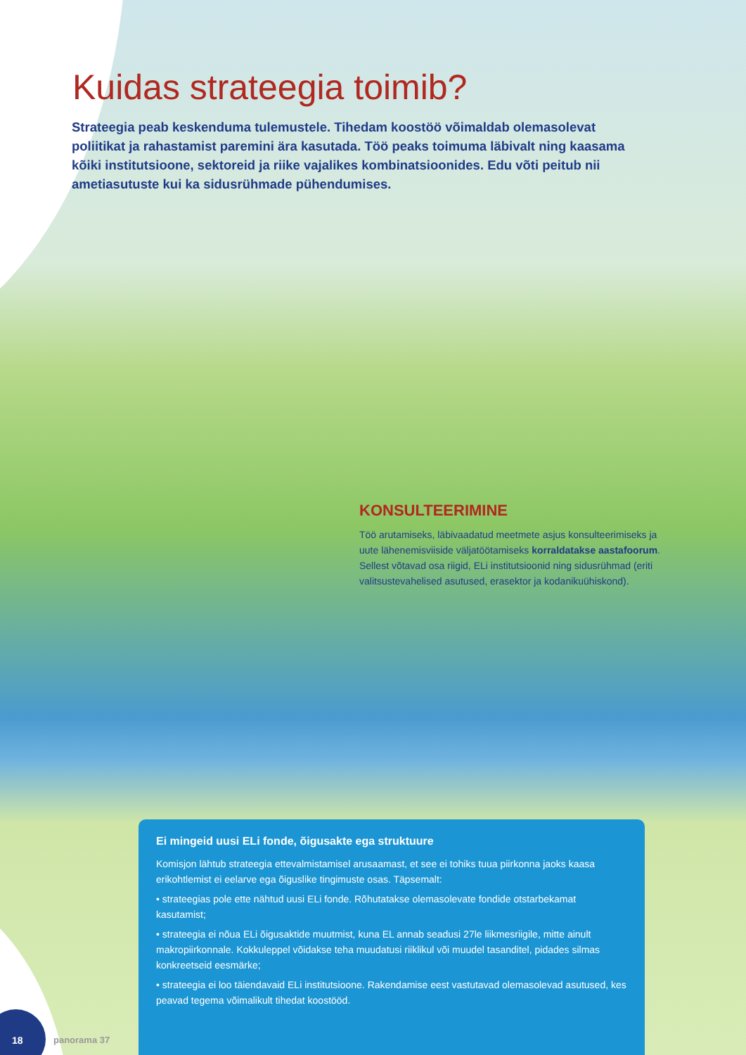Kuidas strateegia toimib?
Strateegia peab keskenduma tulemustele. Tihedam koostöö võimaldab olemasolevat poliitikat ja rahastamist paremini ära kasutada. Töö peaks toimuma läbivalt ning kaasama kõiki institutsioone, sektoreid ja riike vajalikes kombinatsioonides. Edu võti peitub nii ametiasutuste kui ka sidusrühmade pühendumises.
KONSULTEERIMINE
Töö arutamiseks, läbivaadatud meetmete asjus konsulteerimiseks ja uute lähenemisviiside väljatöötamiseks korraldatakse aastafoorum. Sellest võtavad osa riigid, ELi institutsioonid ning sidusrühmad (eriti valitsustevahelised asutused, erasektor ja kodanikuühiskond).
Ei mingeid uusi ELi fonde, õigusakte ega struktuure
Komisjon lähtub strateegia ettevalmistamisel arusaamast, et see ei tohiks tuua piirkonna jaoks kaasa erikohtlemist ei eelarve ega õiguslike tingimuste osas. Täpsemalt:
• strateegias pole ette nähtud uusi ELi fonde. Rõhutatakse olemasolevate fondide otstarbekamat kasutamist;
• strateegia ei nõua ELi õigusaktide muutmist, kuna EL annab seadusi 27le liikmesriigile, mitte ainult makropiirkonnale. Kokkuleppel võidakse teha muudatusi riiklikul või muudel tasanditel, pidades silmas konkreetseid eesmärke;
• strateegia ei loo täiendavaid ELi institutsioone. Rakendamise eest vastutavad olemasolevad asutused, kes peavad tegema võimalikult tihedat koostööd.
18
panorama 37